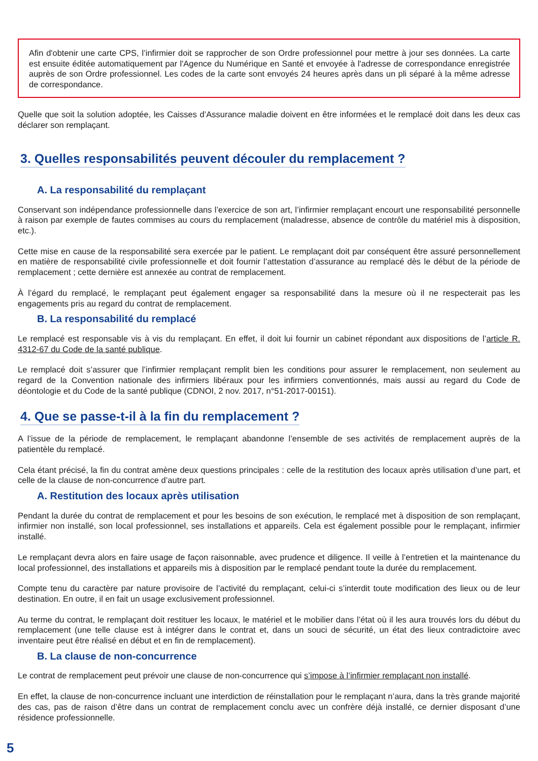Afin d'obtenir une carte CPS, l’infirmier doit se rapprocher de son Ordre professionnel pour mettre à jour ses données. La carte est ensuite éditée automatiquement par l'Agence du Numérique en Santé et envoyée à l'adresse de correspondance enregistrée auprès de son Ordre professionnel. Les codes de la carte sont envoyés 24 heures après dans un pli séparé à la même adresse de correspondance.
Quelle que soit la solution adoptée, les Caisses d’Assurance maladie doivent en être informées et le remplacé doit dans les deux cas déclarer son remplaçant.
3. Quelles responsabilités peuvent découler du remplacement ?
A. La responsabilité du remplaçant
Conservant son indépendance professionnelle dans l’exercice de son art, l’infirmier remplaçant encourt une responsabilité personnelle à raison par exemple de fautes commises au cours du remplacement (maladresse, absence de contrôle du matériel mis à disposition, etc.).
Cette mise en cause de la responsabilité sera exercée par le patient. Le remplaçant doit par conséquent être assuré personnellement en matière de responsabilité civile professionnelle et doit fournir l’attestation d’assurance au remplacé dès le début de la période de remplacement ; cette dernière est annexée au contrat de remplacement.
À l’égard du remplacé, le remplaçant peut également engager sa responsabilité dans la mesure où il ne respecterait pas les engagements pris au regard du contrat de remplacement.
B. La responsabilité du remplacé
Le remplacé est responsable vis à vis du remplaçant. En effet, il doit lui fournir un cabinet répondant aux dispositions de l’article R. 4312-67 du Code de la santé publique.
Le remplacé doit s’assurer que l’infirmier remplaçant remplit bien les conditions pour assurer le remplacement, non seulement au regard de la Convention nationale des infirmiers libéraux pour les infirmiers conventionnés, mais aussi au regard du Code de déontologie et du Code de la santé publique (CDNOI, 2 nov. 2017, n°51-2017-00151).
4. Que se passe-t-il à la fin du remplacement ?
A l’issue de la période de remplacement, le remplaçant abandonne l’ensemble de ses activités de remplacement auprès de la patientèle du remplacé.
Cela étant précisé, la fin du contrat amène deux questions principales : celle de la restitution des locaux après utilisation d’une part, et celle de la clause de non-concurrence d’autre part.
A. Restitution des locaux après utilisation
Pendant la durée du contrat de remplacement et pour les besoins de son exécution, le remplacé met à disposition de son remplaçant, infirmier non installé, son local professionnel, ses installations et appareils. Cela est également possible pour le remplaçant, infirmier installé.
Le remplaçant devra alors en faire usage de façon raisonnable, avec prudence et diligence. Il veille à l’entretien et la maintenance du local professionnel, des installations et appareils mis à disposition par le remplacé pendant toute la durée du remplacement.
Compte tenu du caractère par nature provisoire de l’activité du remplaçant, celui-ci s’interdit toute modification des lieux ou de leur destination. En outre, il en fait un usage exclusivement professionnel.
Au terme du contrat, le remplaçant doit restituer les locaux, le matériel et le mobilier dans l’état où il les aura trouvés lors du début du remplacement (une telle clause est à intégrer dans le contrat et, dans un souci de sécurité, un état des lieux contradictoire avec inventaire peut être réalisé en début et en fin de remplacement).
B. La clause de non-concurrence
Le contrat de remplacement peut prévoir une clause de non-concurrence qui s’impose à l’infirmier remplaçant non installé.
En effet, la clause de non-concurrence incluant une interdiction de réinstallation pour le remplaçant n’aura, dans la très grande majorité des cas, pas de raison d’être dans un contrat de remplacement conclu avec un confrère déjà installé, ce dernier disposant d’une résidence professionnelle.
5